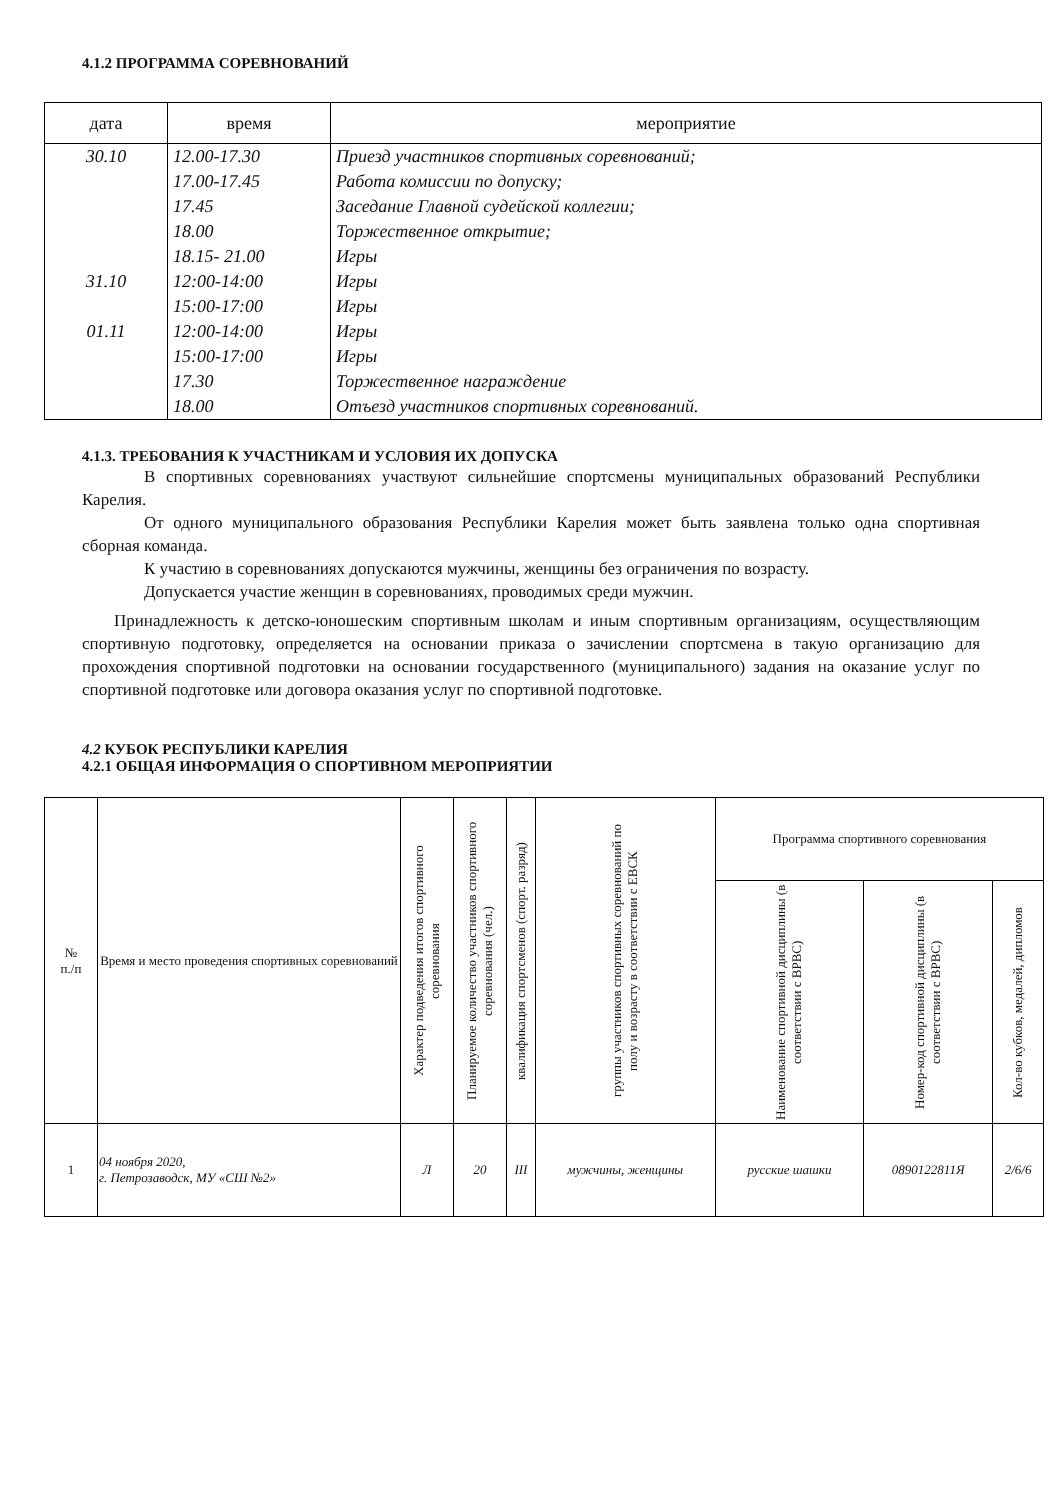4.1.2 ПРОГРАММА СОРЕВНОВАНИЙ
| дата | время | мероприятие |
| --- | --- | --- |
| 30.10 31.10 01.11 | 12.00-17.30 17.00-17.45 17.45 18.00 18.15- 21.00 12:00-14:00 15:00-17:00 12:00-14:00 15:00-17:00 17.30 18.00 | Приезд участников спортивных соревнований; Работа комиссии по допуску; Заседание Главной судейской коллегии; Торжественное открытие; Игры Игры Игры Игры Игры Торжественное награждение Отъезд участников спортивных соревнований. |
4.1.3. ТРЕБОВАНИЯ К УЧАСТНИКАМ И УСЛОВИЯ ИХ ДОПУСКА
В спортивных соревнованиях участвуют сильнейшие спортсмены муниципальных образований Республики Карелия.
От одного муниципального образования Республики Карелия может быть заявлена только одна спортивная сборная команда.
К участию в соревнованиях допускаются мужчины, женщины без ограничения по возрасту.
Допускается участие женщин в соревнованиях, проводимых среди мужчин.
Принадлежность к детско-юношеским спортивным школам и иным спортивным организациям, осуществляющим спортивную подготовку, определяется на основании приказа о зачислении спортсмена в такую организацию для прохождения спортивной подготовки на основании государственного (муниципального) задания на оказание услуг по спортивной подготовке или договора оказания услуг по спортивной подготовке.
4.2 КУБОК РЕСПУБЛИКИ КАРЕЛИЯ
4.2.1 ОБЩАЯ ИНФОРМАЦИЯ О СПОРТИВНОМ МЕРОПРИЯТИИ
| № п./п | Время и место проведения спортивных соревнований | Характер подведения итогов спортивного соревнования | Планируемое количество участников спортивного соревнования (чел.) | квалификация спортсменов (спорт. разряд) | группы участников спортивных соревнований по полу и возрасту в соответствии с ЕВСК | Программа спортивного соревнования | | |
| --- | --- | --- | --- | --- | --- | --- | --- | --- |
| | | | | | | Наименование спортивной дисциплины (в соответствии с ВРВС) | Номер-код спортивной дисциплины (в соответствии с ВРВС) | Кол-во кубков, медалей, дипломов |
| 1 | 04 ноября 2020, г. Петрозаводск, МУ «СШ №2» | Л | 20 | III | мужчины, женщины | русские шашки | 0890122811Я | 2/6/6 |